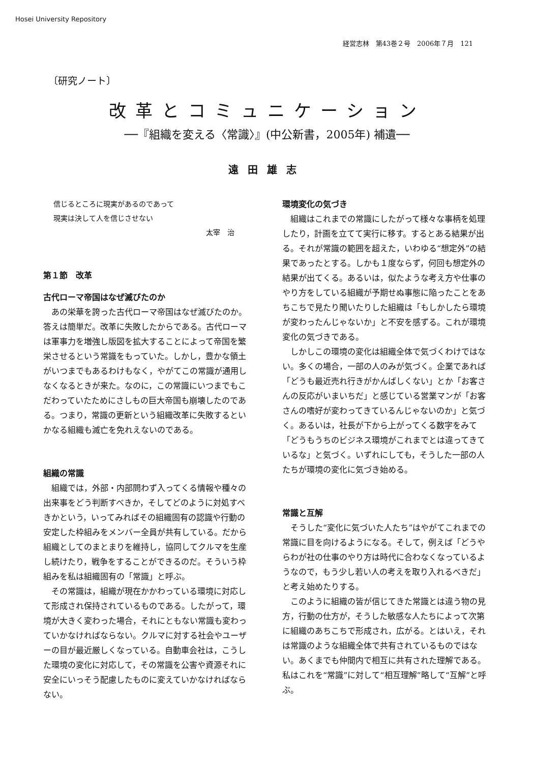Hosei University Repository
経営志林　第43巻２号　2006年７月　121
〔研究ノート〕
改革とコミュニケーション
──『組織を変える〈常識〉』(中公新書，2005年) 補遺──
遠田雄志
信じるところに現実があるのであって
現実は決して人を信じさせない
太宰　治
第１節　改革
古代ローマ帝国はなぜ滅びたのか
あの栄華を誇った古代ローマ帝国はなぜ滅びたのか。答えは簡単だ。改革に失敗したからである。古代ローマは軍事力を増強し版図を拡大することによって帝国を繁栄させるという常識をもっていた。しかし，豊かな領土がいつまでもあるわけもなく，やがてこの常識が通用しなくなるときが来た。なのに，この常識にいつまでもこだわっていたためにさしもの巨大帝国も崩壊したのである。つまり，常識の更新という組織改革に失敗するといかなる組織も滅亡を免れえないのである。
組織の常識
組織では，外部・内部問わず入ってくる情報や種々の出来事をどう判断すべきか，そしてどのように対処すべきかという，いってみればその組織固有の認識や行動の安定した枠組みをメンバー全員が共有している。だから組織としてのまとまりを維持し，協同してクルマを生産し続けたり，戦争をすることができるのだ。そういう枠組みを私は組織固有の「常識」と呼ぶ。
その常識は，組織が現在かかわっている環境に対応して形成され保持されているものである。したがって，環境が大きく変わった場合，それにともない常識も変わっていかなければならない。クルマに対する社会やユーザーの目が最近厳しくなっている。自動車会社は，こうした環境の変化に対応して，その常識を公害や資源それに安全にいっそう配慮したものに変えていかなければならない。
環境変化の気づき
組織はこれまでの常識にしたがって様々な事柄を処理したり，計画を立てて実行に移す。するとある結果が出る。それが常識の範囲を超えた，いわゆる“想定外”の結果であったとする。しかも１度ならず，何回も想定外の結果が出てくる。あるいは，似たような考え方や仕事のやり方をしている組織が予期せぬ事態に陥ったことをあちこちで見たり聞いたりした組織は「もしかしたら環境が変わったんじゃないか」と不安を感ずる。これが環境変化の気づきである。
しかしこの環境の変化は組織全体で気づくわけではない。多くの場合，一部の人のみが気づく。企業であれば「どうも最近売れ行きがかんばしくない」とか「お客さんの反応がいまいちだ」と感じている営業マンが「お客さんの嗜好が変わってきているんじゃないのか」と気づく。あるいは，社長が下から上がってくる数字をみて「どうもうちのビジネス環境がこれまでとは違ってきているな」と気づく。いずれにしても，そうした一部の人たちが環境の変化に気づき始める。
常識と互解
そうした“変化に気づいた人たち”はやがてこれまでの常識に目を向けるようになる。そして，例えば「どうやらわが社の仕事のやり方は時代に合わなくなっているようなので，もう少し若い人の考えを取り入れるべきだ」と考え始めたりする。
このように組織の皆が信じてきた常識とは違う物の見方，行動の仕方が，そうした敏感な人たちによって次第に組織のあちこちで形成され，広がる。とはいえ，それは常識のような組織全体で共有されているものではない。あくまでも仲間内で相互に共有された理解である。私はこれを“常識”に対して“相互理解”略して“互解”と呼ぶ。